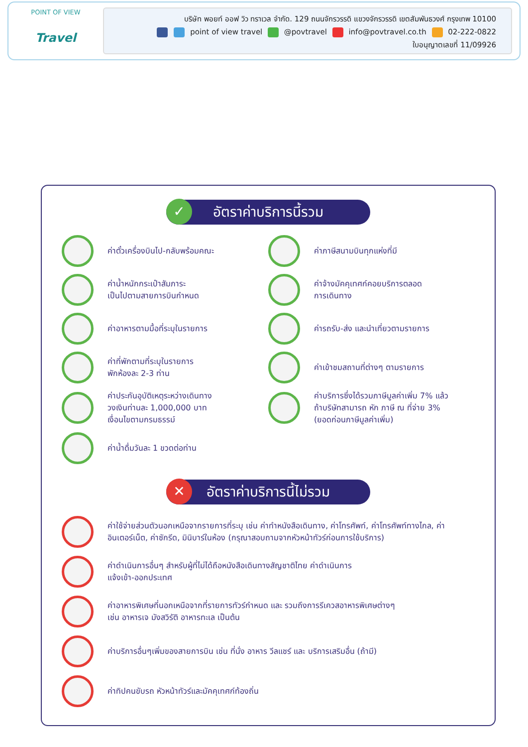POINT OF VIEW
Travel
บริษัท พอยท์ ออฟ วิว ทราเวล จำกัด. 129 ถนนจักรวรรดิ แขวงจักรวรรดิ เขตสัมพันธวงศ์ กรุงเทพ 10100
point of view travel @povtravel info@povtravel.co.th 02-222-0822
ใบอนุญาตเลขที่ 11/09926
✓ อัตราค่าบริการนี้รวม
ค่าตั๋วเครื่องบินไป-กลับพร้อมคณะ
ค่าภาษีสนามบินทุกแห่งที่มี
ค่าน้ำหนักกระเป๋าสัมภาระ
เป็นไปตามสายการบินกำหนด
ค่าจ้างมัคคุเทศก์คอยบริการตลอด
การเดินทาง
ค่าอาหารตามมื้อที่ระบุในรายการ
ค่ารถรับ-ส่ง และนำเที่ยวตามรายการ
ค่าที่พักตามที่ระบุในรายการ
พักห้องละ 2-3 ท่าน
ค่าเข้าชมสถานที่ต่างๆ ตามรายการ
ค่าประกันอุบัติเหตุระหว่างเดินทาง
วงเงินท่านละ 1,000,000 บาท
เงื่อนไขตามกรมธรรม์
ค่าบริการซึ่งได้รวมภาษีมูลค่าเพิ่ม 7% แล้ว
ถ้าบริษัทสามารถ หัก ภาษี ณ ที่จ่าย 3%
(ยอดก่อนภาษีมูลค่าเพิ่ม)
ค่าน้ำดื่มวันละ 1 ขวดต่อท่าน
✕ อัตราค่าบริการนี้ไม่รวม
ค่าใช้จ่ายส่วนตัวนอกเหนือจากรายการที่ระบุ เช่น ค่าทำหนังสือเดินทาง, ค่าโทรศัพท์, ค่าโทรศัพท์ทางไกล, ค่าอินเตอร์เน็ต, ค่าซักรีด, มินิบาร์ในห้อง (กรุณาสอบถามจากหัวหน้าทัวร์ก่อนการใช้บริการ)
ค่าดำเนินการอื่นๆ สำหรับผู้ที่ไม่ได้ถือหนังสือเดินทางสัญชาติไทย ค่าดำเนินการ
แจ้งเข้า-ออกประเทศ
ค่าอาหารพิเศษที่นอกเหนือจากที่รายการทัวร์กำหนด และ รวมถึงการรีเควสอาหารพิเศษต่างๆ
เช่น อาหารเจ มังสวิรัติ อาหารทะเล เป็นต้น
ค่าบริการอื่นๆเพิ่มของสายการบิน เช่น ที่นั่ง อาหาร วีลแชร์ และ บริการเสริมอื่น (ถ้ามี)
ค่าทิปคนขับรถ หัวหน้าทัวร์และมัคคุเทศก์ท้องถิ่น